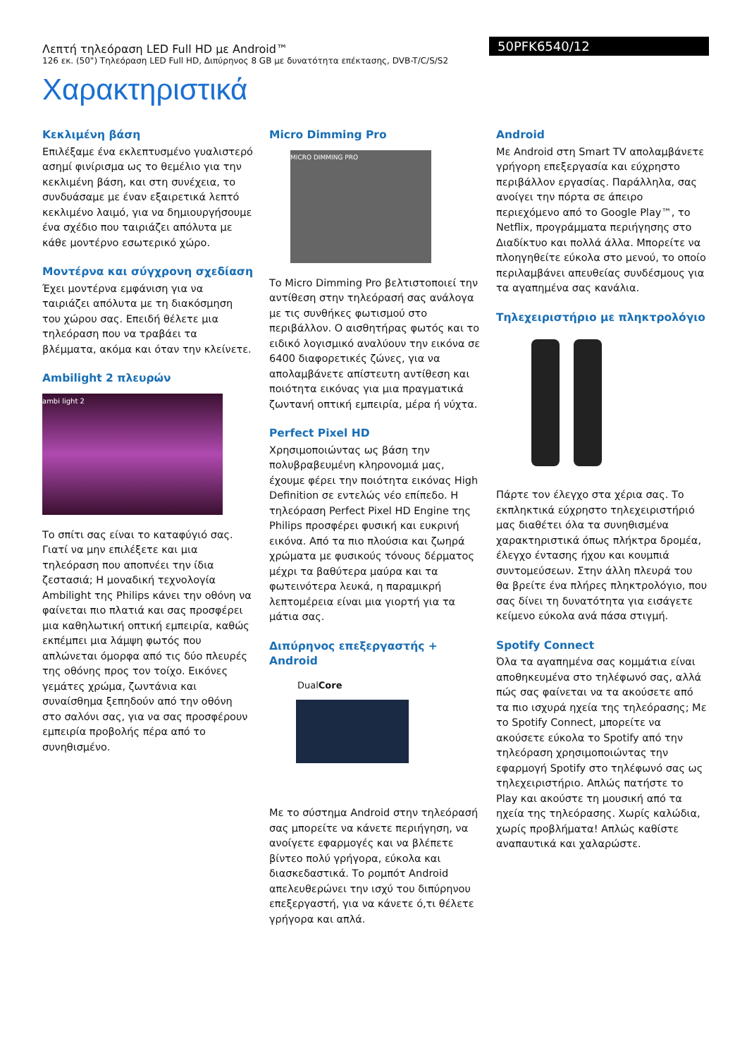Λεπτή τηλεόραση LED Full HD με Android™
126 εκ. (50") Τηλεόραση LED Full HD, Διπύρηνος 8 GB με δυνατότητα επέκτασης, DVB-T/C/S/S2
50PFK6540/12
Χαρακτηριστικά
Κεκλιμένη βάση
Επιλέξαμε ένα εκλεπτυσμένο γυαλιστερό ασημί φινίρισμα ως το θεμέλιο για την κεκλιμένη βάση, και στη συνέχεια, το συνδυάσαμε με έναν εξαιρετικά λεπτό κεκλιμένο λαιμό, για να δημιουργήσουμε ένα σχέδιο που ταιριάζει απόλυτα με κάθε μοντέρνο εσωτερικό χώρο.
Μοντέρνα και σύγχρονη σχεδίαση
Έχει μοντέρνα εμφάνιση για να ταιριάζει απόλυτα με τη διακόσμηση του χώρου σας. Επειδή θέλετε μια τηλεόραση που να τραβάει τα βλέμματα, ακόμα και όταν την κλείνετε.
Ambilight 2 πλευρών
ambi light 2
Το σπίτι σας είναι το καταφύγιό σας. Γιατί να μην επιλέξετε και μια τηλεόραση που αποπνέει την ίδια ζεστασιά; Η μοναδική τεχνολογία Ambilight της Philips κάνει την οθόνη να φαίνεται πιο πλατιά και σας προσφέρει μια καθηλωτική οπτική εμπειρία, καθώς εκπέμπει μια λάμψη φωτός που απλώνεται όμορφα από τις δύο πλευρές της οθόνης προς τον τοίχο. Εικόνες γεμάτες χρώμα, ζωντάνια και συναίσθημα ξεπηδούν από την οθόνη στο σαλόνι σας, για να σας προσφέρουν εμπειρία προβολής πέρα από το συνηθισμένο.
Micro Dimming Pro
MICRO DIMMING PRO
Το Micro Dimming Pro βελτιστοποιεί την αντίθεση στην τηλεόρασή σας ανάλογα με τις συνθήκες φωτισμού στο περιβάλλον. Ο αισθητήρας φωτός και το ειδικό λογισμικό αναλύουν την εικόνα σε 6400 διαφορετικές ζώνες, για να απολαμβάνετε απίστευτη αντίθεση και ποιότητα εικόνας για μια πραγματικά ζωντανή οπτική εμπειρία, μέρα ή νύχτα.
Perfect Pixel HD
Χρησιμοποιώντας ως βάση την πολυβραβευμένη κληρονομιά μας, έχουμε φέρει την ποιότητα εικόνας High Definition σε εντελώς νέο επίπεδο. Η τηλεόραση Perfect Pixel HD Engine της Philips προσφέρει φυσική και ευκρινή εικόνα. Από τα πιο πλούσια και ζωηρά χρώματα με φυσικούς τόνους δέρματος μέχρι τα βαθύτερα μαύρα και τα φωτεινότερα λευκά, η παραμικρή λεπτομέρεια είναι μια γιορτή για τα μάτια σας.
Διπύρηνος επεξεργαστής + Android
DualCore
Με το σύστημα Android στην τηλεόρασή σας μπορείτε να κάνετε περιήγηση, να ανοίγετε εφαρμογές και να βλέπετε βίντεο πολύ γρήγορα, εύκολα και διασκεδαστικά. Το ρομπότ Android απελευθερώνει την ισχύ του διπύρηνου επεξεργαστή, για να κάνετε ό,τι θέλετε γρήγορα και απλά.
Android
Με Android στη Smart TV απολαμβάνετε γρήγορη επεξεργασία και εύχρηστο περιβάλλον εργασίας. Παράλληλα, σας ανοίγει την πόρτα σε άπειρο περιεχόμενο από το Google Play™, το Netflix, προγράμματα περιήγησης στο Διαδίκτυο και πολλά άλλα. Μπορείτε να πλοηγηθείτε εύκολα στο μενού, το οποίο περιλαμβάνει απευθείας συνδέσμους για τα αγαπημένα σας κανάλια.
Τηλεχειριστήριο με πληκτρολόγιο
Πάρτε τον έλεγχο στα χέρια σας. Το εκπληκτικά εύχρηστο τηλεχειριστήριό μας διαθέτει όλα τα συνηθισμένα χαρακτηριστικά όπως πλήκτρα δρομέα, έλεγχο έντασης ήχου και κουμπιά συντομεύσεων. Στην άλλη πλευρά του θα βρείτε ένα πλήρες πληκτρολόγιο, που σας δίνει τη δυνατότητα για εισάγετε κείμενο εύκολα ανά πάσα στιγμή.
Spotify Connect
Όλα τα αγαπημένα σας κομμάτια είναι αποθηκευμένα στο τηλέφωνό σας, αλλά πώς σας φαίνεται να τα ακούσετε από τα πιο ισχυρά ηχεία της τηλεόρασης; Με το Spotify Connect, μπορείτε να ακούσετε εύκολα το Spotify από την τηλεόραση χρησιμοποιώντας την εφαρμογή Spotify στο τηλέφωνό σας ως τηλεχειριστήριο. Απλώς πατήστε το Play και ακούστε τη μουσική από τα ηχεία της τηλεόρασης. Χωρίς καλώδια, χωρίς προβλήματα! Απλώς καθίστε αναπαυτικά και χαλαρώστε.